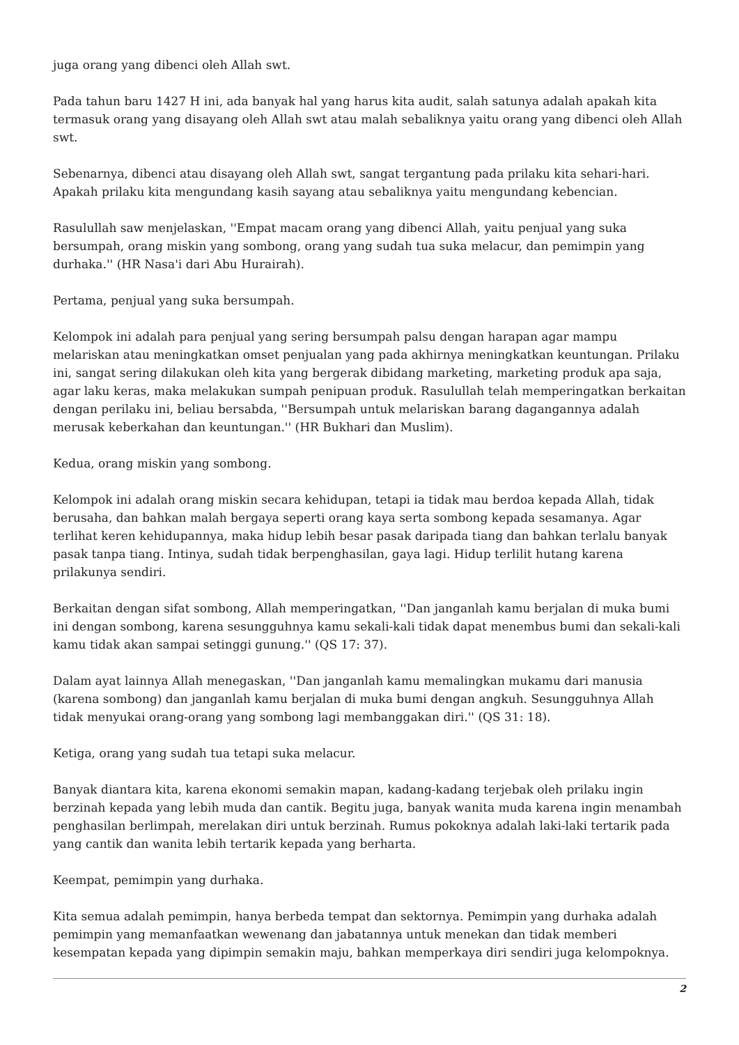juga orang yang dibenci oleh Allah swt.
Pada tahun baru 1427 H ini, ada banyak hal yang harus kita audit, salah satunya adalah apakah kita termasuk orang yang disayang oleh Allah swt atau malah sebaliknya yaitu orang yang dibenci oleh Allah swt.
Sebenarnya, dibenci atau disayang oleh Allah swt, sangat tergantung pada prilaku kita sehari-hari. Apakah prilaku kita mengundang kasih sayang atau sebaliknya yaitu mengundang kebencian.
Rasulullah saw menjelaskan, ''Empat macam orang yang dibenci Allah, yaitu penjual yang suka bersumpah, orang miskin yang sombong, orang yang sudah tua suka melacur, dan pemimpin yang durhaka.'' (HR Nasa'i dari Abu Hurairah).
Pertama, penjual yang suka bersumpah.
Kelompok ini adalah para penjual yang sering bersumpah palsu dengan harapan agar mampu melariskan atau meningkatkan omset penjualan yang pada akhirnya meningkatkan keuntungan. Prilaku ini, sangat sering dilakukan oleh kita yang bergerak dibidang marketing, marketing produk apa saja, agar laku keras, maka melakukan sumpah penipuan produk. Rasulullah telah memperingatkan berkaitan dengan perilaku ini, beliau bersabda, ''Bersumpah untuk melariskan barang dagangannya adalah merusak keberkahan dan keuntungan.'' (HR Bukhari dan Muslim).
Kedua, orang miskin yang sombong.
Kelompok ini adalah orang miskin secara kehidupan, tetapi ia tidak mau berdoa kepada Allah, tidak berusaha, dan bahkan malah bergaya seperti orang kaya serta sombong kepada sesamanya. Agar terlihat keren kehidupannya, maka hidup lebih besar pasak daripada tiang dan bahkan terlalu banyak pasak tanpa tiang. Intinya, sudah tidak berpenghasilan, gaya lagi. Hidup terlilit hutang karena prilakunya sendiri.
Berkaitan dengan sifat sombong, Allah memperingatkan, ''Dan janganlah kamu berjalan di muka bumi ini dengan sombong, karena sesungguhnya kamu sekali-kali tidak dapat menembus bumi dan sekali-kali kamu tidak akan sampai setinggi gunung.'' (QS 17: 37).
Dalam ayat lainnya Allah menegaskan, ''Dan janganlah kamu memalingkan mukamu dari manusia (karena sombong) dan janganlah kamu berjalan di muka bumi dengan angkuh. Sesungguhnya Allah tidak menyukai orang-orang yang sombong lagi membanggakan diri.'' (QS 31: 18).
Ketiga, orang yang sudah tua tetapi suka melacur.
Banyak diantara kita, karena ekonomi semakin mapan, kadang-kadang terjebak oleh prilaku ingin berzinah kepada yang lebih muda dan cantik. Begitu juga, banyak wanita muda karena ingin menambah penghasilan berlimpah, merelakan diri untuk berzinah. Rumus pokoknya adalah laki-laki tertarik pada yang cantik dan wanita lebih tertarik kepada yang berharta.
Keempat, pemimpin yang durhaka.
Kita semua adalah pemimpin, hanya berbeda tempat dan sektornya. Pemimpin yang durhaka adalah pemimpin yang memanfaatkan wewenang dan jabatannya untuk menekan dan tidak memberi kesempatan kepada yang dipimpin semakin maju, bahkan memperkaya diri sendiri juga kelompoknya.
2